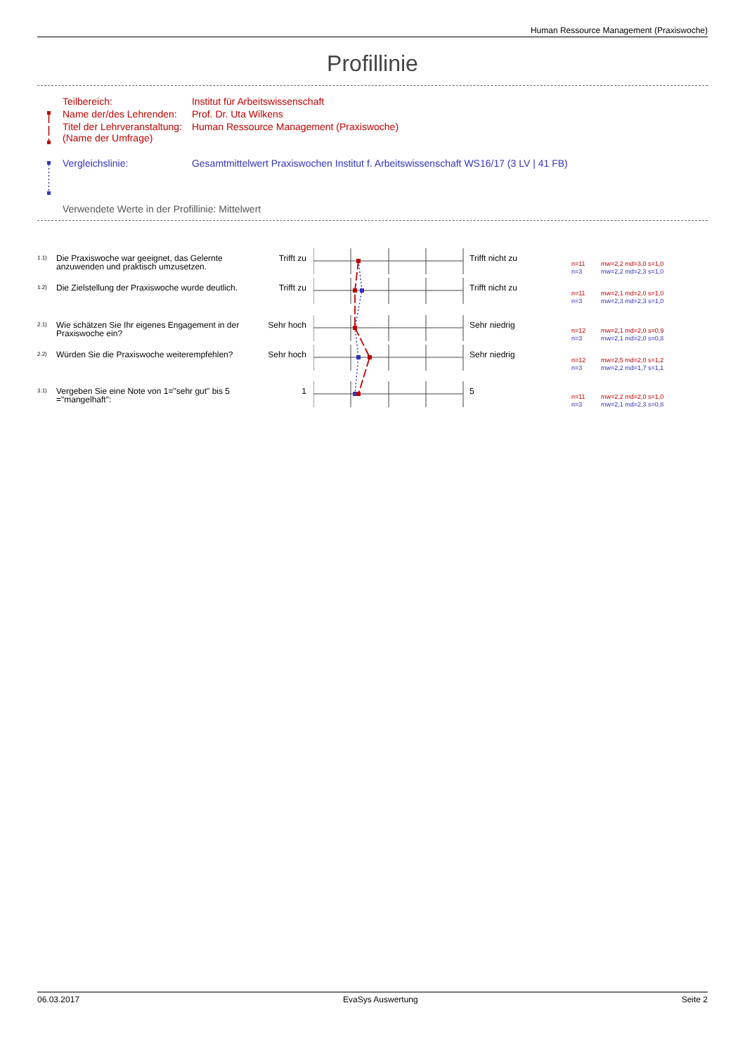Human Ressource Management (Praxiswoche)
Profillinie
| Teilbereich: | Institut für Arbeitswissenschaft |
| Name der/des Lehrenden: | Prof. Dr. Uta Wilkens |
| Titel der Lehrveranstaltung: (Name der Umfrage) | Human Ressource Management (Praxiswoche) |
| Vergleichslinie: | Gesamtmittelwert Praxiswochen Institut f. Arbeitswissenschaft WS16/17 (3 LV / 41 FB) |
Verwendete Werte in der Profillinie: Mittelwert
1.1)
Die Praxiswoche war geeignet, das Gelernte anzuwenden und praktisch umzusetzen.
Trifft zu Trifft nicht zu
n=11 mw=2,2 md=3,0 s=1,0
n=3 mw=2,2 md=2,3 s=1,0
1.2)
Die Zielstellung der Praxiswoche wurde deutlich.
Trifft zu Trifft nicht zu
n=11 mw=2,1 md=2,0 s=1,0
n=3 mw=2,3 md=2,3 s=1,0
2.1)
Wie schätzen Sie Ihr eigenes Engagement in der Praxiswoche ein?
Sehr hoch Sehr niedrig
n=12 mw=2,1 md=2,0 s=0,9
n=3 mw=2,1 md=2,0 s=0,8
2.2)
Würden Sie die Praxiswoche weiterempfehlen?
Sehr hoch Sehr niedrig
n=12 mw=2,5 md=2,0 s=1,2
n=3 mw=2,2 md=1,7 s=1,1
3.1)
Vergeben Sie eine Note von 1="sehr gut" bis 5 ="mangelhaft":
1 5
n=11 mw=2,2 md=2,0 s=1,0
n=3 mw=2,1 md=2,3 s=0,8
06.03.2017 EvaSys Auswertung Seite 2